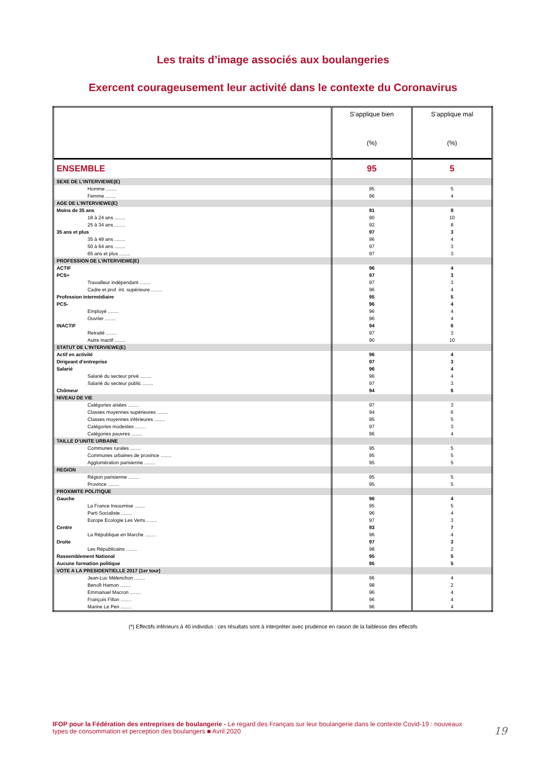Les traits d’image associés aux boulangeries
Exercent courageusement leur activité dans le contexte du Coronavirus
| | S’applique bien (%) | S’applique mal (%) |
| --- | --- | --- |
| ENSEMBLE | 95 | 5 |
| SEXE DE L’INTERVIEWE(E) | | |
| Homme ........ | 95 | 5 |
| Femme ........ | 96 | 4 |
| AGE DE L’INTERVIEWE(E) | | |
| Moins de 35 ans | 91 | 9 |
| 18 à 24 ans ........ | 90 | 10 |
| 25 à 34 ans ........ | 92 | 8 |
| 35 ans et plus | 97 | 3 |
| 35 à 49 ans ........ | 96 | 4 |
| 50 à 64 ans ........ | 97 | 3 |
| 65 ans et plus ........ | 97 | 3 |
| PROFESSION DE L’INTERVIEWE(E) | | |
| ACTIF | 96 | 4 |
| PCS+ | 97 | 3 |
| Travailleur indépendant ........ | 97 | 3 |
| Cadre et prof. int. supérieure ........ | 96 | 4 |
| Profession intermédiaire | 95 | 5 |
| PCS- | 96 | 4 |
| Employé ........ | 96 | 4 |
| Ouvrier ........ | 96 | 4 |
| INACTIF | 94 | 6 |
| Retraité ........ | 97 | 3 |
| Autre inactif ........ | 90 | 10 |
| STATUT DE L’INTERVIEWE(E) | | |
| Actif en activité | 96 | 4 |
| Dirigeant d’entreprise | 97 | 3 |
| Salarié | 96 | 4 |
| Salarié du secteur privé ........ | 96 | 4 |
| Salarié du secteur public ........ | 97 | 3 |
| Chômeur | 94 | 6 |
| NIVEAU DE VIE | | |
| Catégories aisées ........ | 97 | 3 |
| Classes moyennes supérieures ........ | 94 | 6 |
| Classes moyennes inférieures ........ | 95 | 5 |
| Catégories modestes ........ | 97 | 3 |
| Catégories pauvres ........ | 96 | 4 |
| TAILLE D’UNITE URBAINE | | |
| Communes rurales ........ | 95 | 5 |
| Communes urbaines de province ........ | 95 | 5 |
| Agglomération parisienne ........ | 95 | 5 |
| REGION | | |
| Région parisienne ........ | 95 | 5 |
| Province ........ | 95 | 5 |
| PROXIMITE POLITIQUE | | |
| Gauche | 96 | 4 |
| La France Insoumise ........ | 95 | 5 |
| Parti Socialiste ........ | 96 | 4 |
| Europe Ecologie Les Verts ........ | 97 | 3 |
| Centre | 93 | 7 |
| La République en Marche ........ | 96 | 4 |
| Droite | 97 | 3 |
| Les Républicains ........ | 98 | 2 |
| Rassemblement National | 95 | 5 |
| Aucune formation politique | 95 | 5 |
| VOTE A LA PRESIDENTIELLE 2017 (1er tour) | | |
| Jean-Luc Mélenchon ........ | 96 | 4 |
| Benoît Hamon ........ | 98 | 2 |
| Emmanuel Macron ........ | 96 | 4 |
| François Fillon ........ | 96 | 4 |
| Marine Le Pen ........ | 96 | 4 |
(*) Effectifs inférieurs à 40 individus : ces résultats sont à interpréter avec prudence en raison de la faiblesse des effectifs
IFOP pour la Fédération des entreprises de boulangerie - Le regard des Français sur leur boulangerie dans le contexte Covid-19 : nouveaux types de consommation et perception des boulangers ■ Avril 2020
19